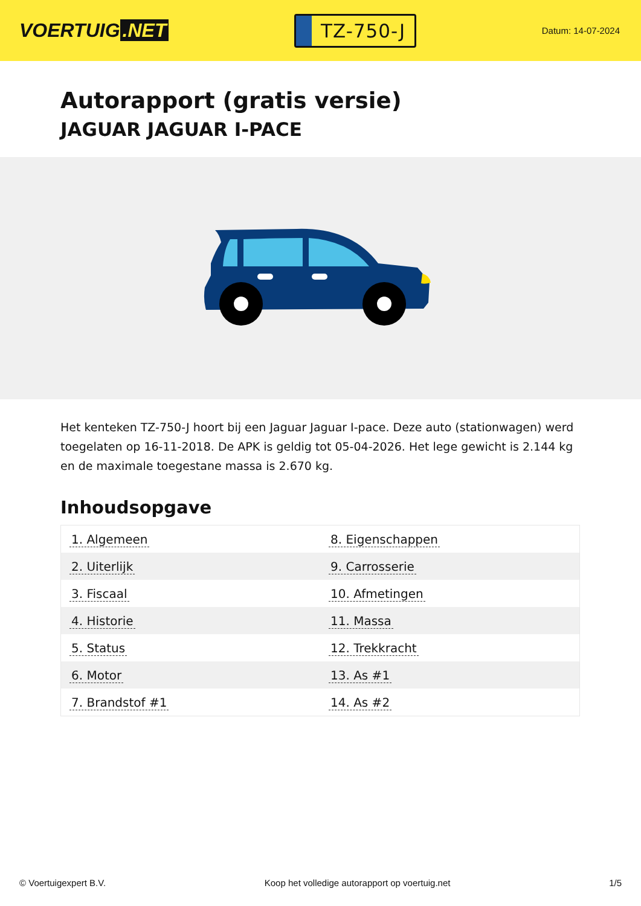VOERTUIG.NET
TZ-750-J
Datum: 14-07-2024
Autorapport (gratis versie)
JAGUAR JAGUAR I-PACE
Het kenteken TZ-750-J hoort bij een Jaguar Jaguar I-pace. Deze auto (stationwagen) werd toegelaten op 16-11-2018. De APK is geldig tot 05-04-2026. Het lege gewicht is 2.144 kg en de maximale toegestane massa is 2.670 kg.
Inhoudsopgave
| 1. Algemeen | 8. Eigenschappen |
| 2. Uiterlijk | 9. Carrosserie |
| 3. Fiscaal | 10. Afmetingen |
| 4. Historie | 11. Massa |
| 5. Status | 12. Trekkracht |
| 6. Motor | 13. As #1 |
| 7. Brandstof #1 | 14. As #2 |
© Voertuigexpert B.V. Koop het volledige autorapport op voertuig.net 1/5